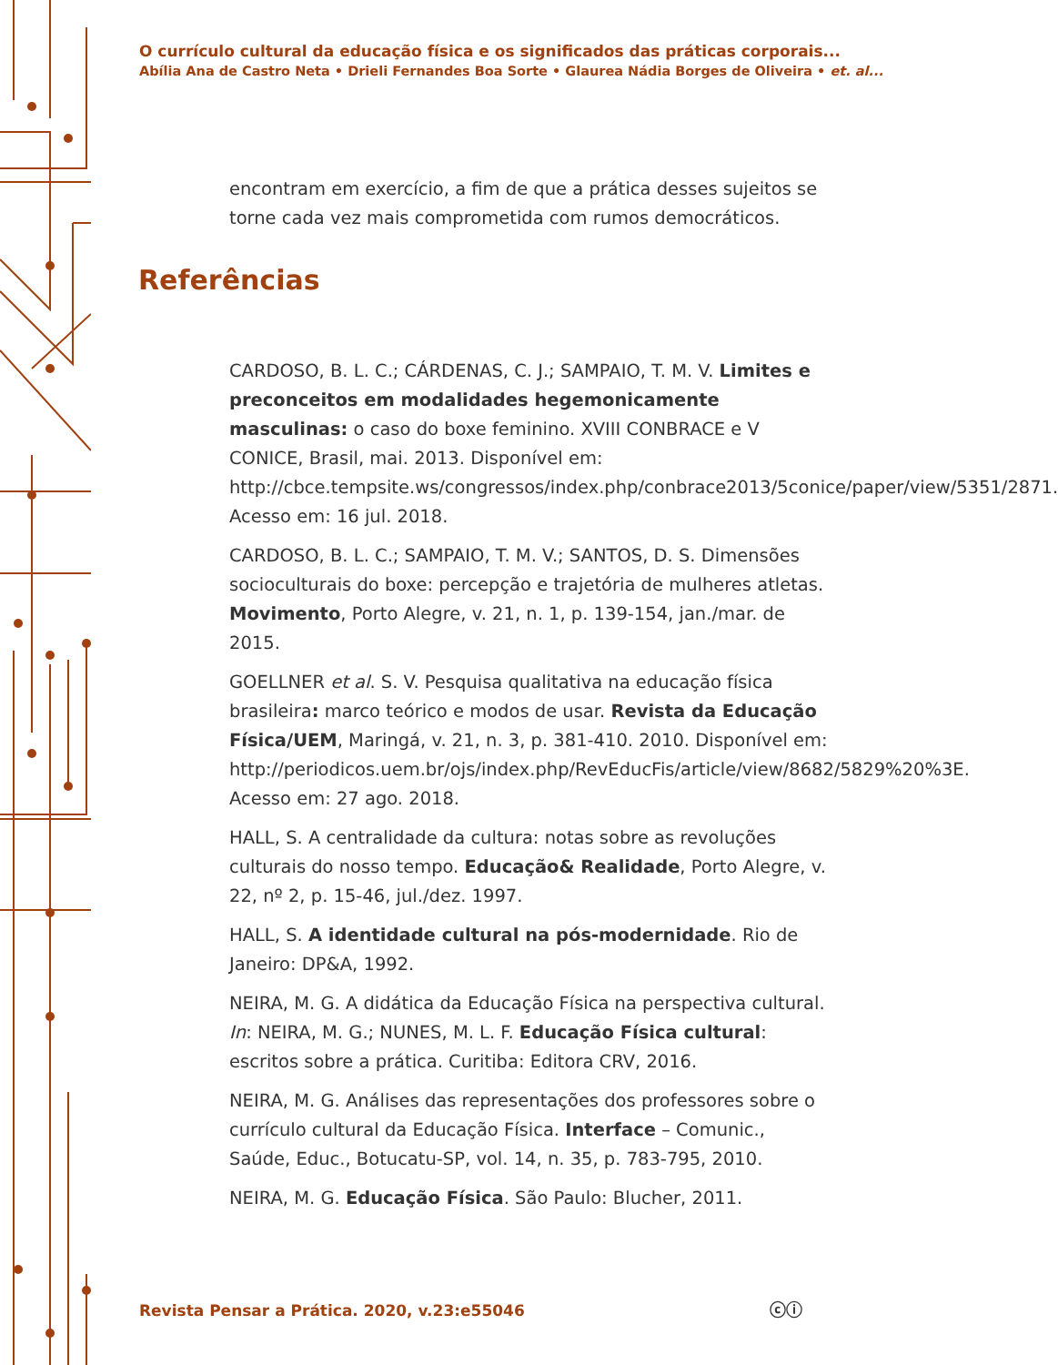O currículo cultural da educação física e os significados das práticas corporais...
Abília Ana de Castro Neta • Drieli Fernandes Boa Sorte • Glaurea Nádia Borges de Oliveira • et. al...
encontram em exercício, a fim de que a prática desses sujeitos se torne cada vez mais comprometida com rumos democráticos.
Referências
CARDOSO, B. L. C.; CÁRDENAS, C. J.; SAMPAIO, T. M. V. Limites e preconceitos em modalidades hegemonicamente masculinas: o caso do boxe feminino. XVIII CONBRACE e V CONICE, Brasil, mai. 2013. Disponível em: http://cbce.tempsite.ws/congressos/index.php/conbrace2013/5conice/paper/view/5351/2871. Acesso em: 16 jul. 2018.
CARDOSO, B. L. C.; SAMPAIO, T. M. V.; SANTOS, D. S. Dimensões socioculturais do boxe: percepção e trajetória de mulheres atletas. Movimento, Porto Alegre, v. 21, n. 1, p. 139-154, jan./mar. de 2015.
GOELLNER et al. S. V. Pesquisa qualitativa na educação física brasileira: marco teórico e modos de usar. Revista da Educação Física/UEM, Maringá, v. 21, n. 3, p. 381-410. 2010. Disponível em: http://periodicos.uem.br/ojs/index.php/RevEducFis/article/view/8682/5829%20%3E. Acesso em: 27 ago. 2018.
HALL, S. A centralidade da cultura: notas sobre as revoluções culturais do nosso tempo. Educação& Realidade, Porto Alegre, v. 22, nº 2, p. 15-46, jul./dez. 1997.
HALL, S. A identidade cultural na pós-modernidade. Rio de Janeiro: DP&A, 1992.
NEIRA, M. G. A didática da Educação Física na perspectiva cultural. In: NEIRA, M. G.; NUNES, M. L. F. Educação Física cultural: escritos sobre a prática. Curitiba: Editora CRV, 2016.
NEIRA, M. G. Análises das representações dos professores sobre o currículo cultural da Educação Física. Interface – Comunic., Saúde, Educ., Botucatu-SP, vol. 14, n. 35, p. 783-795, 2010.
NEIRA, M. G. Educação Física. São Paulo: Blucher, 2011.
Revista Pensar a Prática. 2020, v.23:e55046
ⓒⓘ